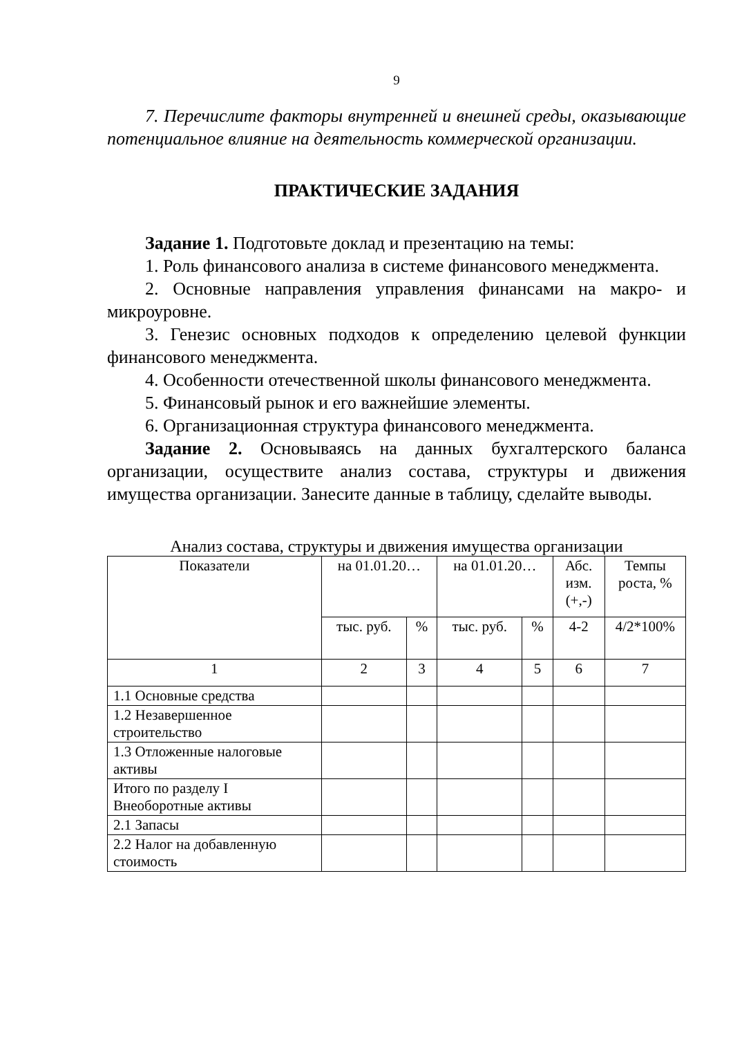9
7. Перечислите факторы внутренней и внешней среды, оказывающие потенциальное влияние на деятельность коммерческой организации.
ПРАКТИЧЕСКИЕ ЗАДАНИЯ
Задание 1. Подготовьте доклад и презентацию на темы:
1. Роль финансового анализа в системе финансового менеджмента.
2. Основные направления управления финансами на макро- и микроуровне.
3. Генезис основных подходов к определению целевой функции финансового менеджмента.
4. Особенности отечественной школы финансового менеджмента.
5. Финансовый рынок и его важнейшие элементы.
6. Организационная структура финансового менеджмента.
Задание 2. Основываясь на данных бухгалтерского баланса организации, осуществите анализ состава, структуры и движения имущества организации. Занесите данные в таблицу, сделайте выводы.
Анализ состава, структуры и движения имущества организации
| Показатели | на 01.01.20… | | на 01.01.20… | | Абс. изм. (+,-) | Темпы роста, % |
| --- | --- | --- | --- | --- | --- | --- |
| | тыс. руб. | % | тыс. руб. | % | 4-2 | 4/2*100% |
| 1 | 2 | 3 | 4 | 5 | 6 | 7 |
| 1.1 Основные средства | | | | | | |
| 1.2 Незавершенное строительство | | | | | | |
| 1.3 Отложенные налоговые активы | | | | | | |
| Итого по разделу I Внеоборотные активы | | | | | | |
| 2.1 Запасы | | | | | | |
| 2.2 Налог на добавленную стоимость | | | | | | |